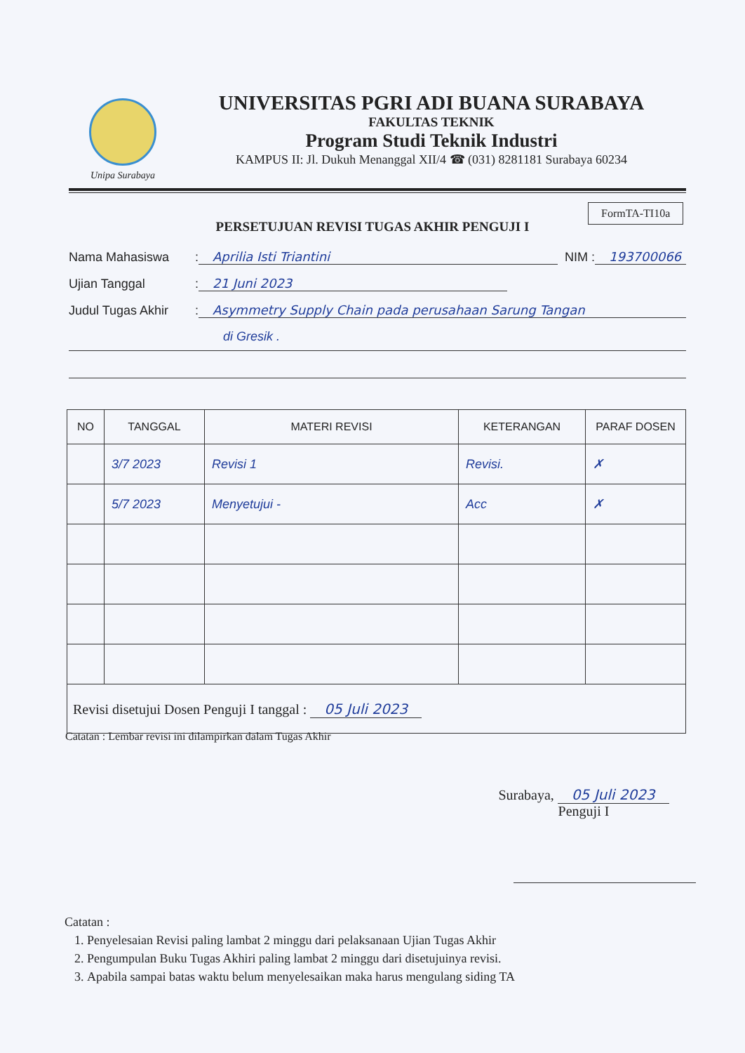Unipa Surabaya
UNIVERSITAS PGRI ADI BUANA SURABAYA
FAKULTAS TEKNIK
Program Studi Teknik Industri
KAMPUS II: Jl. Dukuh Menanggal XII/4 ☎ (031) 8281181 Surabaya 60234
FormTA-TI10a
PERSETUJUAN REVISI TUGAS AKHIR PENGUJI I
Nama Mahasiswa: Aprilia Isti Triantini NIM : 193700066
Ujian Tanggal: 21 Juni 2023
Judul Tugas Akhir: Asymmetry Supply Chain pada perusahaan Sarung Tangan
di Gresik .
| NO | TANGGAL | MATERI REVISI | KETERANGAN | PARAF DOSEN |
| --- | --- | --- | --- | --- |
| | 3/7 2023 | Revisi 1 | Revisi. | ✗ |
| | 5/7 2023 | Menyetujui - | Acc | ✗ |
Revisi disetujui Dosen Penguji I tanggal : 05 Juli 2023
Catatan : Lembar revisi ini dilampirkan dalam Tugas Akhir
Surabaya, 05 Juli 2023
Penguji I
Catatan :
1. Penyelesaian Revisi paling lambat 2 minggu dari pelaksanaan Ujian Tugas Akhir
2. Pengumpulan Buku Tugas Akhiri paling lambat 2 minggu dari disetujuinya revisi.
3. Apabila sampai batas waktu belum menyelesaikan maka harus mengulang siding TA